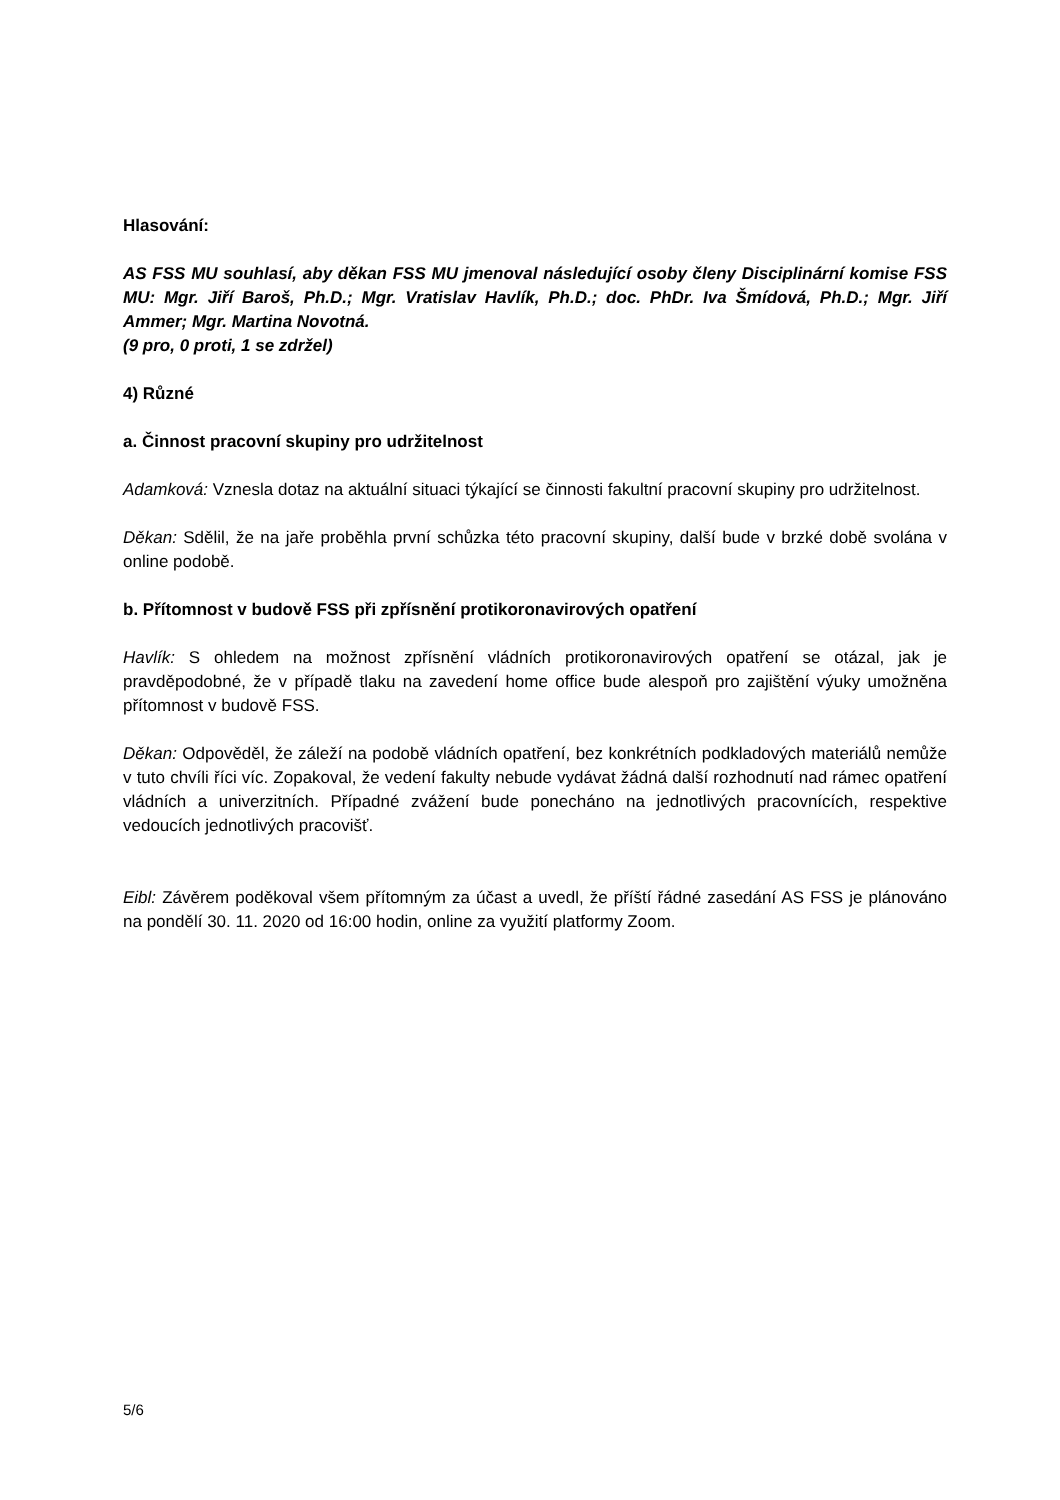Hlasování:
AS FSS MU souhlasí, aby děkan FSS MU jmenoval následující osoby členy Disciplinární komise FSS MU: Mgr. Jiří Baroš, Ph.D.; Mgr. Vratislav Havlík, Ph.D.; doc. PhDr. Iva Šmídová, Ph.D.; Mgr. Jiří Ammer; Mgr. Martina Novotná.
(9 pro, 0 proti, 1 se zdržel)
4) Různé
a. Činnost pracovní skupiny pro udržitelnost
Adamková: Vznesla dotaz na aktuální situaci týkající se činnosti fakultní pracovní skupiny pro udržitelnost.
Děkan: Sdělil, že na jaře proběhla první schůzka této pracovní skupiny, další bude v brzké době svolána v online podobě.
b. Přítomnost v budově FSS při zpřísnění protikoronavirových opatření
Havlík: S ohledem na možnost zpřísnění vládních protikoronavirových opatření se otázal, jak je pravděpodobné, že v případě tlaku na zavedení home office bude alespoň pro zajištění výuky umožněna přítomnost v budově FSS.
Děkan: Odpověděl, že záleží na podobě vládních opatření, bez konkrétních podkladových materiálů nemůže v tuto chvíli říci víc. Zopakoval, že vedení fakulty nebude vydávat žádná další rozhodnutí nad rámec opatření vládních a univerzitních. Případné zvážení bude ponecháno na jednotlivých pracovnících, respektive vedoucích jednotlivých pracovišť.
Eibl: Závěrem poděkoval všem přítomným za účast a uvedl, že příští řádné zasedání AS FSS je plánováno na pondělí 30. 11. 2020 od 16:00 hodin, online za využití platformy Zoom.
5/6